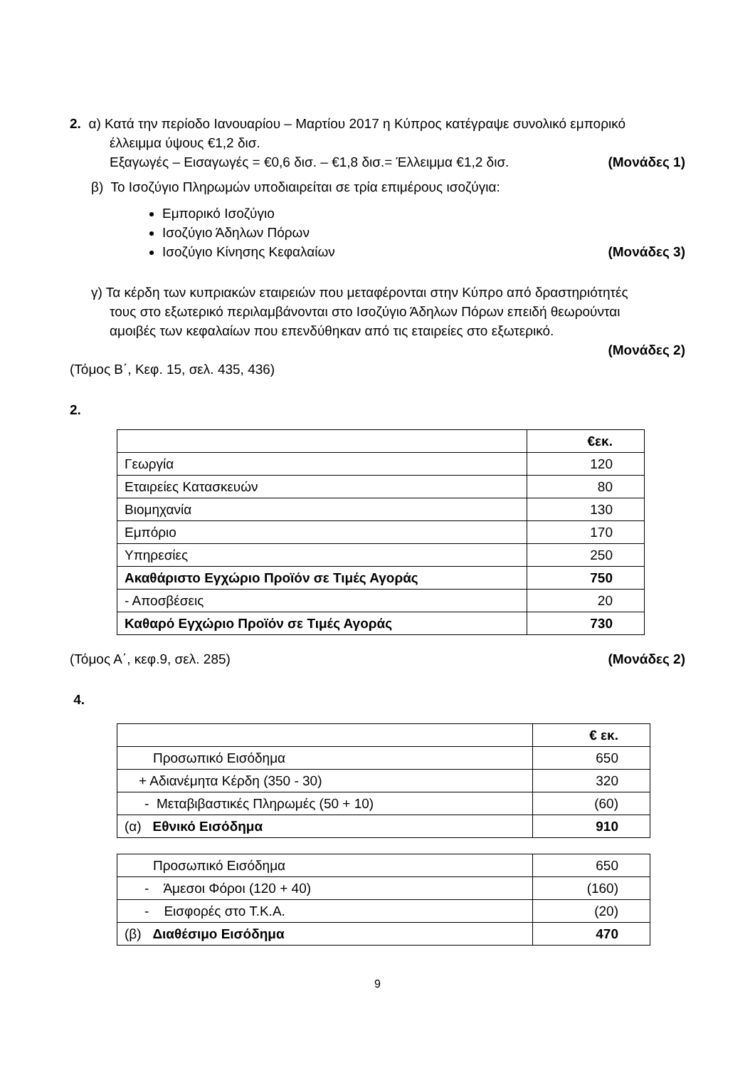2. α) Κατά την περίοδο Ιανουαρίου – Μαρτίου 2017 η Κύπρος κατέγραψε συνολικό εμπορικό
έλλειμμα ύψους €1,2 δισ.
Εξαγωγές – Εισαγωγές = €0,6 δισ. – €1,8 δισ.= Έλλειμμα €1,2 δισ. (Μονάδες 1)
β) Το Ισοζύγιο Πληρωμών υποδιαιρείται σε τρία επιμέρους ισοζύγια:
Εμπορικό Ισοζύγιο
Ισοζύγιο Άδηλων Πόρων
Ισοζύγιο Κίνησης Κεφαλαίων (Μονάδες 3)
γ) Τα κέρδη των κυπριακών εταιρειών που μεταφέρονται στην Κύπρο από δραστηριότητές
τους στο εξωτερικό περιλαμβάνονται στο Ισοζύγιο Άδηλων Πόρων επειδή θεωρούνται
αμοιβές των κεφαλαίων που επενδύθηκαν από τις εταιρείες στο εξωτερικό.
(Μονάδες 2)
(Τόμος Β΄, Κεφ. 15, σελ. 435, 436)
2.
| | €εκ. |
| Γεωργία | 120 |
| Εταιρείες Κατασκευών | 80 |
| Βιομηχανία | 130 |
| Εμπόριο | 170 |
| Υπηρεσίες | 250 |
| Ακαθάριστο Εγχώριο Προϊόν σε Τιμές Αγοράς | 750 |
| - Αποσβέσεις | 20 |
| Καθαρό Εγχώριο Προϊόν σε Τιμές Αγοράς | 730 |
(Τόμος Α΄, κεφ.9, σελ. 285) (Μονάδες 2)
4.
| | € εκ. |
| Προσωπικό Εισόδημα | 650 |
| + Αδιανέμητα Κέρδη (350 - 30) | 320 |
| - Μεταβιβαστικές Πληρωμές (50 + 10) | (60) |
| (α) Εθνικό Εισόδημα | 910 |
| Προσωπικό Εισόδημα | 650 |
| - Άμεσοι Φόροι (120 + 40) | (160) |
| - Εισφορές στο Τ.Κ.Α. | (20) |
| (β) Διαθέσιμο Εισόδημα | 470 |
9